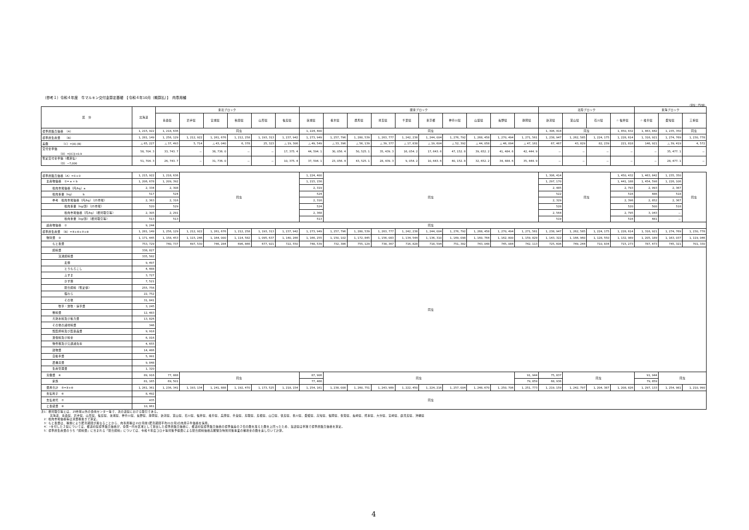（参考１）令和４年度　牛マルキン交付金算定基礎　【令和４年10月（概算払）】　肉専用種
（単位：円/頭）
| 区 分 | 北海道 | 東北ブロック | | | | | | 関東ブロック | | | | | | | | | | 北陸ブロック | | | | 東海ブロック | | |
| --- | --- | --- | --- | --- | --- | --- | --- | --- | --- | --- | --- | --- | --- | --- | --- | --- | --- | --- | --- | --- | --- | --- | --- | --- |
| | | 青森県 | 岩手県 | 宮城県 | 秋田県 | 山形県 | 福島県 | 茨城県 | 栃木県 | 群馬県 | 埼玉県 | 千葉県 | 東京都 | 神奈川県 | 山梨県 | 長野県 | 静岡県 | 新潟県 | 富山県 | 石川県 | ☆ 福井県 | ☆ 岐阜県 | 愛知県 | 三重県 |
| 標準的販売価格 （A） | 1, 215, 922 | 1, 218, 636 | 同左 | | | | | 1, 224, 400 | 同左 | | | | | | | | | 1, 306, 414 | 同左 | | 1, 450, 432 | 1, 463, 842 | 1, 235, 350 | 同左 |
| 標準的生産費 （B） | 1, 281, 149 | 1, 256, 129 | 1, 212, 922 | 1, 261, 676 | 1, 212, 258 | 1, 193, 313 | 1, 237, 942 | 1, 273, 949 | 1, 257, 796 | 1, 280, 539 | 1, 263, 777 | 1, 242, 238 | 1, 244, 004 | 1, 276, 792 | 1, 268, 458 | 1, 270, 494 | 1, 271, 561 | 1, 238, 947 | 1, 262, 585 | 1, 224, 175 | 1, 228, 614 | 1, 316, 921 | 1, 274, 769 | 1, 230, 778 |
| 差額 （C）=(A)-(B) | △ 65, 227 | △ 37, 493 | 5, 714 | △ 43, 040 | 6, 378 | 25, 323 | △ 19, 306 | △ 49, 549 | △ 33, 396 | △ 56, 139 | △ 39, 377 | △ 17, 838 | △ 19, 604 | △ 52, 392 | △ 44, 058 | △ 46, 094 | △ 47, 161 | 67, 467 | 43, 829 | 82, 239 | 221, 818 | 146, 921 | △ 39, 419 | 4, 572 |
| 交付金単価 （D）=/(C)/×0.9 | 58, 704. 3 | 33, 743. 7 | － | 38, 736. 0 | － | － | 17, 375. 4 | 44, 594. 1 | 30, 056. 4 | 50, 525. 1 | 35, 439. 3 | 16, 054. 2 | 17, 643. 6 | 47, 152. 8 | 39, 652. 2 | 41, 484. 6 | 42, 444. 9 | － | － | － | － | － | 35, 477. 1 | － |
| 暫定交付金単価（概算払） （D）−7,000 | 51, 704. 3 | 26, 743. 7 | － | 31, 736. 0 | － | － | 10, 375. 4 | 37, 594. 1 | 23, 056. 4 | 43, 525. 1 | 28, 439. 3 | 9, 054. 2 | 10, 643. 6 | 40, 152. 8 | 32, 652. 2 | 34, 484. 6 | 35, 444. 9 | － | － | － | － | － | 28, 477. 1 | － |
| 標準的販売価格（A）=①+② | 1, 215, 922 | 1, 218, 636 | 同左 | | | | | 1, 224, 400 | 同左 | | | | | | | | | 1, 306, 414 | 同左 | | 1, 450, 432 | 1, 463, 842 | 1, 235, 350 | 同左 |
| 主産物価格 ①= a × b | 1, 206, 678 | 1, 209, 392 | | | | | | 1, 215, 156 | | | | | | | | | | 1, 297, 170 | | | 1, 441, 188 | 1, 454, 598 | 1, 226, 106 | |
| 枝肉市場価格（円/kg）a | 2, 334 | 2, 308 | | | | | | 2, 319 | | | | | | | | | | 2, 485 | | | 2, 793 | 2, 993 | 2, 367 | |
| 枝肉重量（kg） b | 517 | 524 | | | | | | 524 | | | | | | | | | | 522 | | | 516 | 486 | 518 | |
| 参考 枝肉市場価格（円/kg）（25市場） | 2, 363 | 2, 316 | | | | | | 2, 316 | | | | | | | | | | 2, 329 | | | 2, 396 | 2, 852 | 2, 367 | |
| 枝肉重量（kg/頭）（25市場） | 520 | 529 | | | | | | 524 | | | | | | | | | | 528 | | | 520 | 500 | 518 | |
| 枝肉市場価格（円/kg）（相対取引等） | 2, 305 | 2, 291 | | | | | | 2, 368 | | | | | | | | | | 2, 564 | | | 2, 795 | 3, 043 | － | |
| 枝肉重量（kg/頭）（相対取引等） | 513 | 513 | | | | | | 513 | | | | | | | | | | 519 | | | 516 | 481 | － | |
| 副産物価格 ② | 9, 244 | 同左 | | | | | | | | | | | | | | | | | | | | | | |
| 標準的生産費 （B）=⑤+⑥+⑦+⑧ | 1, 281, 149 | 1, 256, 129 | 1, 212, 922 | 1, 261, 676 | 1, 212, 258 | 1, 193, 313 | 1, 237, 942 | 1, 273, 949 | 1, 257, 796 | 1, 280, 539 | 1, 263, 777 | 1, 242, 238 | 1, 244, 004 | 1, 276, 792 | 1, 268, 458 | 1, 270, 494 | 1, 271, 561 | 1, 238, 947 | 1, 262, 585 | 1, 224, 175 | 1, 228, 614 | 1, 316, 921 | 1, 274, 769 | 1, 230, 778 |
| 物財費 ③ | 1, 171, 445 | 1, 158, 453 | 1, 115, 246 | 1, 164, 000 | 1, 114, 582 | 1, 095, 637 | 1, 140, 266 | 1, 166, 255 | 1, 150, 102 | 1, 172, 845 | 1, 156, 083 | 1, 134, 544 | 1, 136, 310 | 1, 169, 098 | 1, 160, 764 | 1, 162, 800 | 1, 159, 829 | 1, 143, 322 | 1, 166, 960 | 1, 128, 550 | 1, 132, 989 | 1, 205, 189 | 1, 163, 037 | 1, 119, 046 |
| もと畜費 | 753, 729 | 740, 737 | 697, 530 | 746, 284 | 696, 866 | 677, 921 | 722, 550 | 748, 539 | 732, 386 | 755, 129 | 738, 367 | 716, 828 | 718, 594 | 751, 382 | 743, 048 | 745, 084 | 742, 113 | 725, 606 | 749, 244 | 710, 834 | 715, 273 | 787, 473 | 745, 321 | 701, 330 |
| 飼料費 | 338, 827 | 同左 | | | | | | | | | | | | | | | | | | | | | | |
| 流通飼料費 | 335, 582 | | | | | | | | | | | | | | | | | | | | | | | |
| 麦類 | 9, 497 | | | | | | | | | | | | | | | | | | | | | | | |
| とうもろこし | 4, 488 | | | | | | | | | | | | | | | | | | | | | | | |
| ふすま | 3, 727 | | | | | | | | | | | | | | | | | | | | | | | |
| かす類 | 7, 521 | | | | | | | | | | | | | | | | | | | | | | | |
| 配合飼料（暫定値） | 255, 756 | | | | | | | | | | | | | | | | | | | | | | | |
| 稲わら | 22, 752 | | | | | | | | | | | | | | | | | | | | | | | |
| その他 | 31, 841 | | | | | | | | | | | | | | | | | | | | | | | |
| 牧草・放牧・採草費 | 3, 245 | | | | | | | | | | | | | | | | | | | | | | | |
| 敷料費 | 12, 483 | | | | | | | | | | | | | | | | | | | | | | | |
| 光熱水料及び動力費 | 13, 826 | | | | | | | | | | | | | | | | | | | | | | | |
| その他の諸材料費 | 346 | | | | | | | | | | | | | | | | | | | | | | | |
| 獣医師料及び医薬品費 | 9, 918 | | | | | | | | | | | | | | | | | | | | | | | |
| 賃借料及び料金 | 6, 016 | | | | | | | | | | | | | | | | | | | | | | | |
| 物件税及び公課諸負担 | 4, 655 | | | | | | | | | | | | | | | | | | | | | | | |
| 建物費 | 14, 486 | | | | | | | | | | | | | | | | | | | | | | | |
| 自動車費 | 5, 991 | | | | | | | | | | | | | | | | | | | | | | | |
| 農機具費 | 9, 848 | | | | | | | | | | | | | | | | | | | | | | | |
| 生産管理費 | 1, 320 | | | | | | | | | | | | | | | | | | | | | | | |
| 労働費 ④ | 89, 916 | 77, 888 | 同左 | | | | | 87, 906 | 同左 | | | | | | | | 91, 944 | 75, 837 | 同左 | | | 91, 944 | 同左 | |
| 家族 | 81, 165 | 69, 501 | | | | | | 77, 466 | | | | | | | | | 79, 859 | 68, 936 | | | | 79, 859 | | |
| 費用合計 ⑤=③+④ | 1, 261, 361 | 1, 236, 341 | 1, 193, 134 | 1, 241, 888 | 1, 192, 470 | 1, 173, 525 | 1, 218, 154 | 1, 254, 161 | 1, 238, 008 | 1, 260, 751 | 1, 243, 989 | 1, 222, 450 | 1, 224, 216 | 1, 257, 004 | 1, 248, 670 | 1, 250, 706 | 1, 251, 773 | 1, 219, 159 | 1, 242, 797 | 1, 204, 387 | 1, 208, 826 | 1, 297, 133 | 1, 254, 981 | 1, 210, 990 |
| 支払利子 ⑥ | 8, 492 | 同左 | | | | | | | | | | | | | | | | | | | | | | |
| 支払地代 ⑦ | 435 | | | | | | | | | | | | | | | | | | | | | | | |
| と畜経費 ⑧ | 10, 861 | | | | | | | | | | | | | | | | | | | | | | | |
注1：相対取引等とは、25市場以外の食肉センター等で、次の道県における取引である。
　　　北海道、青森県、岩手県、山形県、福島県、茨城県、神奈川県、長野県、静岡県、新潟県、富山県、石川県、福井県、岐阜県、兵庫県、奈良県、鳥取県、島根県、山口県、徳島県、香川県、愛媛県、高知県、福岡県、佐賀県、長崎県、熊本県、大分県、宮崎県、鹿児島県、沖縄県
　2：枝肉市場価格等は消費税抜きで算定。
　3：もと畜費は、種類により肥育期間が異なることから、肉専用種は21か月前(肥育期間平均21か月)の肉用子牛価格を採用。
　4：☆を付した２県については、都道府県標準販売価格が、全国一円を区域として算出した標準的販売価格に、都道府県標準販売価格の標準偏差の２倍の額を加えた額を上回ったため、当該県は単独で標準的販売価格を算定。
　5：標準的生産費のうち「飼料費」に含まれる「配合飼料」については、令和４年度コロナ等対策予備費による配合飼料価格高騰緊急特別対策事業の補填金の額を差し引いて計算。
4